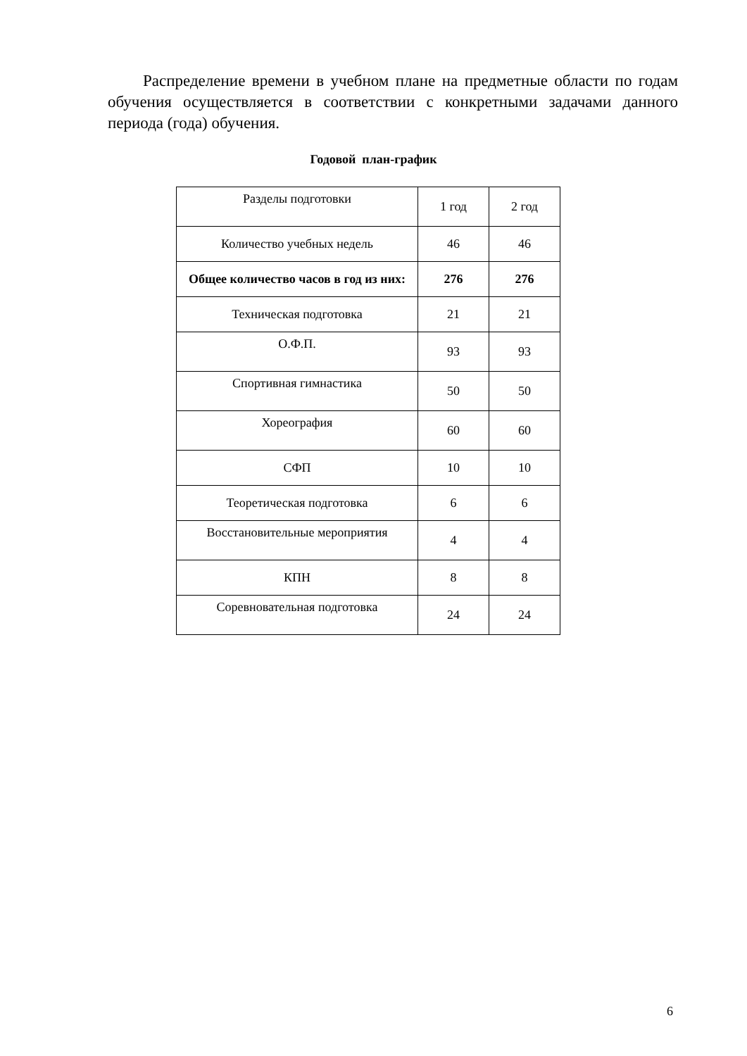Распределение времени в учебном плане на предметные области по годам обучения осуществляется в соответствии с конкретными задачами данного периода (года) обучения.
Годовой план-график
| Разделы подготовки | 1 год | 2 год |
| Количество учебных недель | 46 | 46 |
| Общее количество часов в год из них: | 276 | 276 |
| Техническая подготовка | 21 | 21 |
| О.Ф.П. | 93 | 93 |
| Спортивная гимнастика | 50 | 50 |
| Хореография | 60 | 60 |
| СФП | 10 | 10 |
| Теоретическая подготовка | 6 | 6 |
| Восстановительные мероприятия | 4 | 4 |
| КПН | 8 | 8 |
| Соревновательная подготовка | 24 | 24 |
6